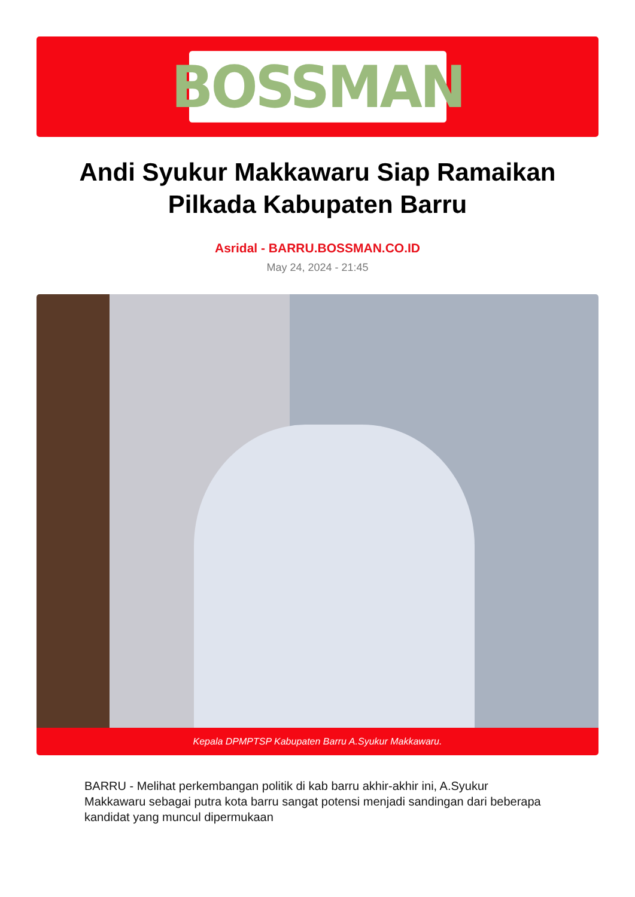BOSSMAN
Andi Syukur Makkawaru Siap Ramaikan Pilkada Kabupaten Barru
Asridal - BARRU.BOSSMAN.CO.ID
May 24, 2024 - 21:45
Kepala DPMPTSP Kabupaten Barru A.Syukur Makkawaru.
BARRU - Melihat perkembangan politik di kab barru akhir-akhir ini, A.Syukur Makkawaru sebagai putra kota barru sangat potensi menjadi sandingan dari beberapa kandidat yang muncul dipermukaan